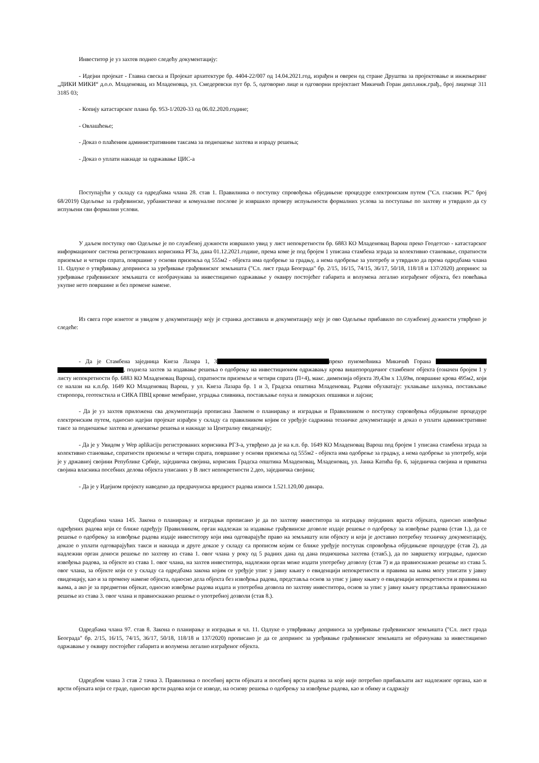Инвеститор је уз захтев поднео следећу документацију:
- Идејни пројекат - Главна свеска и Пројекат архитектуре бр. 4404-22/007 од 14.04.2021.год, израђен и оверен од стране Друштва за пројектовање и инжењеринг „ДИКИ МИКИ“ д.о.о. Младеновац, из Младеновца, ул. Смедеревски пут бр. 5, одговорно лице и одговорни пројектант Микичић Горан дипл.инж.грађ., број лиценце 311 3185 03;
- Копију катастарског плана бр. 953-1/2020-33 од 06.02.2020.године;
- Овлашћење;
- Доказ о плаћеним административним таксама за подношење захтева и израду решења;
- Доказ о уплати накнаде за одржавање ЦИС-а
Поступајући у складу са одредбама члана 28. став 1. Правилника о поступку спровођења обједињене процедуре електронским путем ("Сл. гласник РС" број 68/2019) Одељење за грађевинске, урбанистичке и комуналне послове је извршило проверу испуњености формалних услова за поступање по захтеву и утврдило да су испуњени сви формални услови.
У даљем поступку ово Одељење је по службеној дужности извршило увид у лист непокретности бр. 6883 КО Младеновац Варош преко Геодетско - катастарског информационог система регистрованих корисника РГЗа, дана 01.12.2021.године, према коме је под бројем 1 уписана стамбена зграда за колективно становање, спратности приземље и четири спрата, површине у основи приземља од 555м2 - објекта има одобрење за градњу, а нема одобрење за употребу и утврдило да према одредбама члана 11. Одлуке о утврђивању доприноса за уређивање грађевинског земљишта ("Сл. лист града Београда" бр. 2/15, 16/15, 74/15, 36/17, 50/18, 118/18 и 137/2020) допринос за уређивање грађевинског земљишта се необрачунава за инвестиционо одржавање у оквиру постојећег габарита и волумена легално изграђеног објекта, без повећања укупне нето површине и без промене намене.
Из свега горе изнетог и увидом у документацију коју је странка доставила и документацију коју је ово Одељење прибавило по службеној дужности утврђено је следеће:
- Да је Стамбена заједница Кнеза Лазара 1, 3 преко пуномоћника Микичић Горана , поднела захтев за издавање решења о одобрењу на инвестиционом одржавању крова вишепородичног стамбеног објекта (означен бројем 1 у листу непокретности бр. 6883 КО Младеновац Варош), спратности приземље и четири спрата (П+4), макс. димензија објекта 39,43м х 13,69м, површине крова 495м2, који се налази на к.п.бр. 1649 КО Младеновац Варош, у ул. Кнеза Лазара бр. 1 и 3, Градска општина Младеновац. Радови обухватају: уклањање шљунка, постављање стиропора, геотекстила и СИКА ПВЦ кровне мембране, уградња сливника, постављање олука и лимарских опшивки и лајсни;
- Да је уз захтев приложена сва документација прописана Законом о планирању и изградњи и Правилником о поступку спровођења обједињене процедуре електронским путем, односно идејни пројекат израђен у складу са правилником којим се уређује садржина техничке документације и доказ о уплати административне таксе за подношење захтева и доношење решења и накнаде за Централну евиденцију;
- Да је у Увидом у Wep aplikaciju регистрованих корисника РГЗ-а, утврђено да је на к.п. бр. 1649 КО Младеновац Варош под бројем 1 уписана стамбена зграда за колективно становање, спратности приземље и четири спрата, површине у основи приземља од 555м2 - објекта има одобрење за градњу, а нема одобрење за употребу, који је у државној својини Републике Србије, заједничка својина, корисник Градска општина Младеновац, Младеновац, ул. Јанка Катића бр. 6, заједничка својина и приватна својина власника посебних делова објекта уписаних у В лист непокретности 2.део, заједничка својина;
- Да је у Идејном пројекту наведено да предрачунска вредност радова износи 1.521.120,00 динара.
Одредбама члана 145. Закона о планирању и изградњи прописано је да по захтеву инвеститора за изградњу појединих враста објеката, односно извођење одређених радова који се ближе одређују Правилником, орган надлежан за издавање грађевинске дозволе издаје решење о одобрењу за извођење радова (став 1.), да се решење о одобрењу за извођење радова издаје инвеститору који има одговарајуће право на земљишту или објекту и који је доставио потребну техничку документацију, доказе о уплати одговарајућих такси и накнада и друге доказе у складу са прописом којим се ближе уређује поступак спровођења обједињене процедуре (став 2), да надлежни орган доноси решење по захтеву из става 1. овог члана у року од 5 радних дана од дана подношења захтева (став5.), да по завршетку изградње, односно извођења радова, за објекте из става 1. овог члана, на захтев инвеститора, надлежни орган може издати употребну дозволу (став 7) и да правноснажно решење из става 5. овог члана, за објекте који се у складу са одредбама закона којим се уређује упис у јавну књигу о евиденцији непокретности и правима на њима могу уписати у јавну евиденцију, као и за промену намене објекта, односно дела објекта без извођења радова, представља основ за упис у јавну књигу о евиденцији непокретности и правима на њима, а ако је за предметни објекат, односно извођење радова издата и употребна дозвола по захтеву инвеститора, основ за упис у јавну књигу представља правноснажно решење из става 3. овог члана и правноснажно решење о употребној дозволи (став 8.).
Одредбама члана 97. став 8. Закона о планирању и изградњи и чл. 11. Одлуке о утврђивању доприноса за уређивање грађевинског земљишта ("Сл. лист града Београда" бр. 2/15, 16/15, 74/15, 36/17, 50/18, 118/18 и 137/2020) прописано је да се допринос за уређивање грађевинског земљишта не обрачунава за инвестиционо одржавање у оквиру постојећег габарита и волумена легално изграђеног објекта.
Одредбом члана 3 став 2 тачка 3. Правилника о посебној врсти објеката и посебној врсти радова за које није потребно прибављати акт надлежног органа, као и врсти објеката који се граде, односно врсти радова који се изводе, на основу решења о одобрењу за извођење радова, као и обиму и садржају